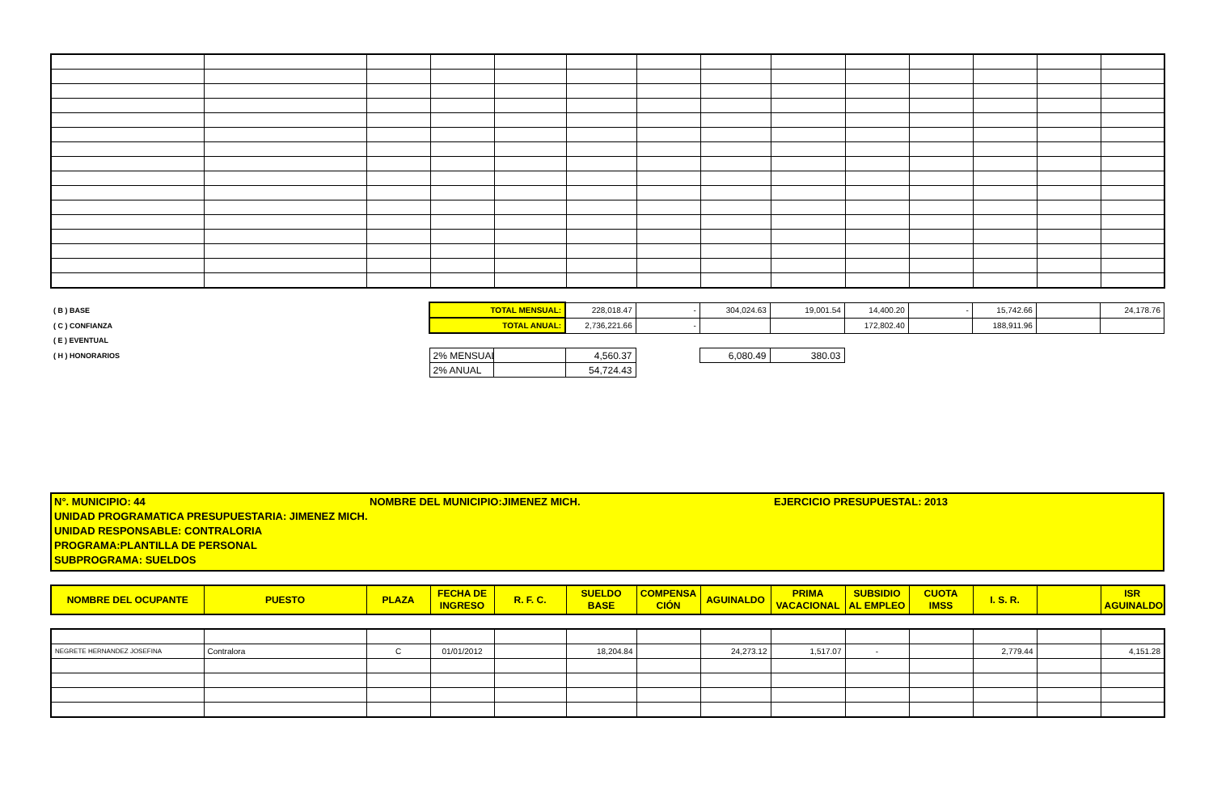| ( B ) BASE | TOTAL MENSUAL: | 228,018.47 | - | 304,024.63 | 19,001.54 | 14,400.20 | - | 15,742.66 | | 24,178.76 |
| ( C ) CONFIANZA | TOTAL ANUAL: | 2,736,221.66 | - | | | 172,802.40 | | 188,911.96 | | |
| ( E ) EVENTUAL | | | | | | | | | | |
| ( H ) HONORARIOS | 2% MENSUAL | | 4,560.37 | | 6,080.49 | 380.03 | |
| | 2% ANUAL | | 54,724.43 | | | | |
N°. MUNICIPIO: 44 NOMBRE DEL MUNICIPIO:JIMENEZ MICH. EJERCICIO PRESUPUESTAL: 2013
UNIDAD PROGRAMATICA PRESUPUESTARIA: JIMENEZ MICH.
UNIDAD RESPONSABLE: CONTRALORIA
PROGRAMA:PLANTILLA DE PERSONAL
SUBPROGRAMA: SUELDOS
| NOMBRE DEL OCUPANTE | PUESTO | PLAZA | FECHA DE INGRESO | R. F. C. | SUELDO BASE | COMPENSA CIÓN | AGUINALDO | PRIMA VACACIONAL | SUBSIDIO AL EMPLEO | CUOTA IMSS | I. S. R. | | ISR AGUINALDO |
| --- | --- | --- | --- | --- | --- | --- | --- | --- | --- | --- | --- | --- | --- |
| NEGRETE HERNANDEZ JOSEFINA | Contralora | C | 01/01/2012 | | 18,204.84 | | 24,273.12 | 1,517.07 | - | | 2,779.44 | | 4,151.28 |